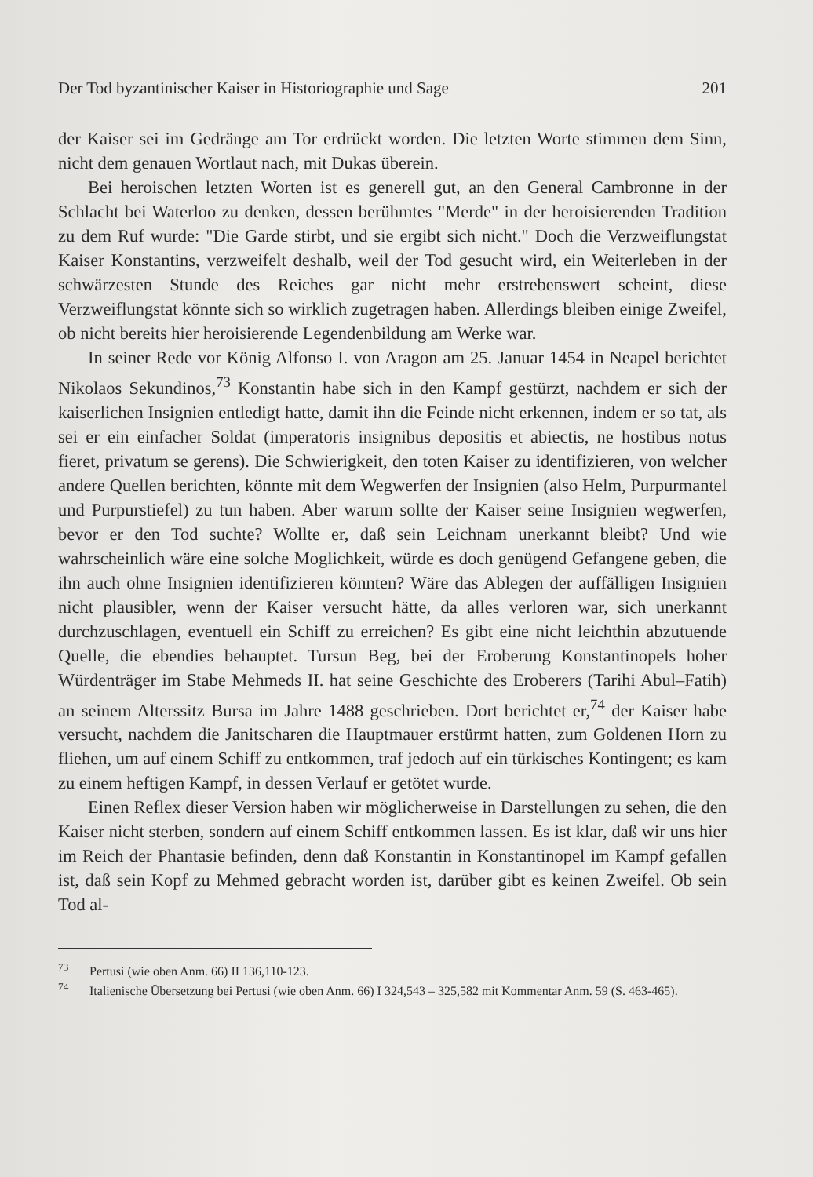Der Tod byzantinischer Kaiser in Historiographie und Sage 201
der Kaiser sei im Gedränge am Tor erdrückt worden. Die letzten Worte stimmen dem Sinn, nicht dem genauen Wortlaut nach, mit Dukas überein.
Bei heroischen letzten Worten ist es generell gut, an den General Cambronne in der Schlacht bei Waterloo zu denken, dessen berühmtes "Merde" in der heroisierenden Tradition zu dem Ruf wurde: "Die Garde stirbt, und sie ergibt sich nicht." Doch die Verzweiflungstat Kaiser Konstantins, verzweifelt deshalb, weil der Tod gesucht wird, ein Weiterleben in der schwärzesten Stunde des Reiches gar nicht mehr erstrebenswert scheint, diese Verzweiflungstat könnte sich so wirklich zugetragen haben. Allerdings bleiben einige Zweifel, ob nicht bereits hier heroisierende Legendenbildung am Werke war.
In seiner Rede vor König Alfonso I. von Aragon am 25. Januar 1454 in Neapel berichtet Nikolaos Sekundinos,<sup>73</sup> Konstantin habe sich in den Kampf gestürzt, nachdem er sich der kaiserlichen Insignien entledigt hatte, damit ihn die Feinde nicht erkennen, indem er so tat, als sei er ein einfacher Soldat (imperatoris insignibus depositis et abiectis, ne hostibus notus fieret, privatum se gerens). Die Schwierigkeit, den toten Kaiser zu identifizieren, von welcher andere Quellen berichten, könnte mit dem Wegwerfen der Insignien (also Helm, Purpurmantel und Purpurstiefel) zu tun haben. Aber warum sollte der Kaiser seine Insignien wegwerfen, bevor er den Tod suchte? Wollte er, daß sein Leichnam unerkannt bleibt? Und wie wahrscheinlich wäre eine solche Moglichkeit, würde es doch genügend Gefangene geben, die ihn auch ohne Insignien identifizieren könnten? Wäre das Ablegen der auffälligen Insignien nicht plausibler, wenn der Kaiser versucht hätte, da alles verloren war, sich unerkannt durchzuschlagen, eventuell ein Schiff zu erreichen? Es gibt eine nicht leichthin abzutuende Quelle, die ebendies behauptet. Tursun Beg, bei der Eroberung Konstantinopels hoher Würdenträger im Stabe Mehmeds II. hat seine Geschichte des Eroberers (Tarihi Abul–Fatih) an seinem Alterssitz Bursa im Jahre 1488 geschrieben. Dort berichtet er,<sup>74</sup> der Kaiser habe versucht, nachdem die Janitscharen die Hauptmauer erstürmt hatten, zum Goldenen Horn zu fliehen, um auf einem Schiff zu entkommen, traf jedoch auf ein türkisches Kontingent; es kam zu einem heftigen Kampf, in dessen Verlauf er getötet wurde.
Einen Reflex dieser Version haben wir möglicherweise in Darstellungen zu sehen, die den Kaiser nicht sterben, sondern auf einem Schiff entkommen lassen. Es ist klar, daß wir uns hier im Reich der Phantasie befinden, denn daß Konstantin in Konstantinopel im Kampf gefallen ist, daß sein Kopf zu Mehmed gebracht worden ist, darüber gibt es keinen Zweifel. Ob sein Tod al-
<sup>73</sup> Pertusi (wie oben Anm. 66) II 136,110-123.
<sup>74</sup> Italienische Übersetzung bei Pertusi (wie oben Anm. 66) I 324,543 – 325,582 mit Kommentar Anm. 59 (S. 463-465).